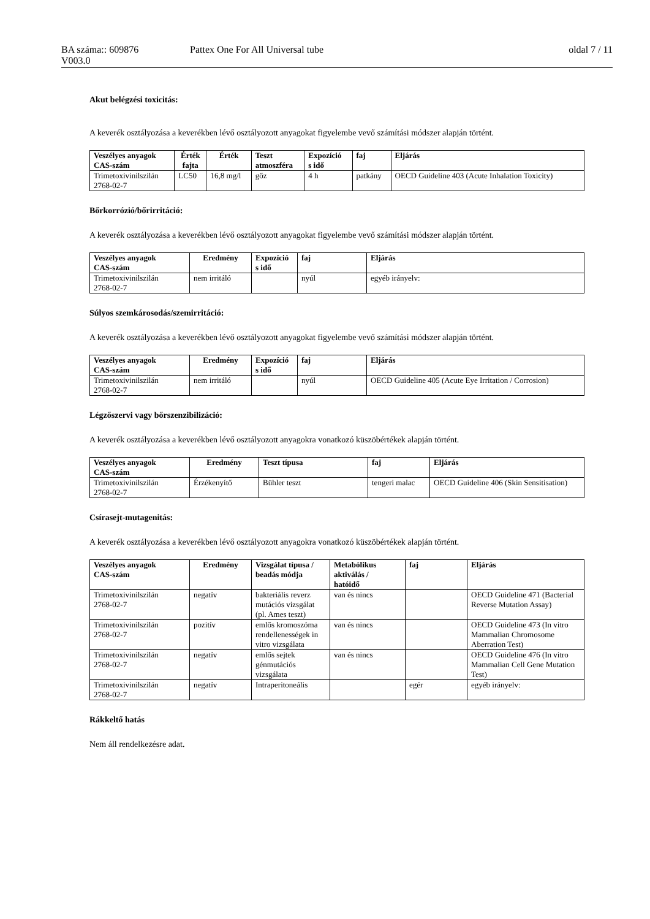BA száma:: 609876 Pattex One For All Universal tube oldal 7 / 11
V003.0
Akut belégzési toxicitás:
A keverék osztályozása a keverékben lévő osztályozott anyagokat figyelembe vevő számítási módszer alapján történt.
| Veszélyes anyagok CAS-szám | Érték fajta | Érték | Teszt atmoszféra | Expozíció s idő | faj | Eljárás |
| --- | --- | --- | --- | --- | --- | --- |
| Trimetoxivinilszilán 2768-02-7 | LC50 | 16,8 mg/l | gőz | 4 h | patkány | OECD Guideline 403 (Acute Inhalation Toxicity) |
Bőrkorrózió/bőrirritáció:
A keverék osztályozása a keverékben lévő osztályozott anyagokat figyelembe vevő számítási módszer alapján történt.
| Veszélyes anyagok CAS-szám | Eredmény | Expozíció s idő | faj | Eljárás |
| --- | --- | --- | --- | --- |
| Trimetoxivinilszilán 2768-02-7 | nem irritáló | | nyúl | egyéb irányelv: |
Súlyos szemkárosodás/szemirritáció:
A keverék osztályozása a keverékben lévő osztályozott anyagokat figyelembe vevő számítási módszer alapján történt.
| Veszélyes anyagok CAS-szám | Eredmény | Expozíció s idő | faj | Eljárás |
| --- | --- | --- | --- | --- |
| Trimetoxivinilszilán 2768-02-7 | nem irritáló | | nyúl | OECD Guideline 405 (Acute Eye Irritation / Corrosion) |
Légzőszervi vagy bőrszenzibilizáció:
A keverék osztályozása a keverékben lévő osztályozott anyagokra vonatkozó küszöbértékek alapján történt.
| Veszélyes anyagok CAS-szám | Eredmény | Teszt típusa | faj | Eljárás |
| --- | --- | --- | --- | --- |
| Trimetoxivinilszilán 2768-02-7 | Érzékenyítő | Bühler teszt | tengeri malac | OECD Guideline 406 (Skin Sensitisation) |
Csírasejt-mutagenitás:
A keverék osztályozása a keverékben lévő osztályozott anyagokra vonatkozó küszöbértékek alapján történt.
| Veszélyes anyagok CAS-szám | Eredmény | Vizsgálat típusa / beadás módja | Metabólikus aktiválás / hatóidő | faj | Eljárás |
| --- | --- | --- | --- | --- | --- |
| Trimetoxivinilszilán 2768-02-7 | negatív | bakteriális reverz mutációs vizsgálat (pl. Ames teszt) | van és nincs | | OECD Guideline 471 (Bacterial Reverse Mutation Assay) |
| Trimetoxivinilszilán 2768-02-7 | pozitív | emlős kromoszóma rendellenességek in vitro vizsgálata | van és nincs | | OECD Guideline 473 (In vitro Mammalian Chromosome Aberration Test) |
| Trimetoxivinilszilán 2768-02-7 | negatív | emlős sejtek génmutációs vizsgálata | van és nincs | | OECD Guideline 476 (In vitro Mammalian Cell Gene Mutation Test) |
| Trimetoxivinilszilán 2768-02-7 | negatív | Intraperitoneális | | egér | egyéb irányelv: |
Rákkeltő hatás
Nem áll rendelkezésre adat.